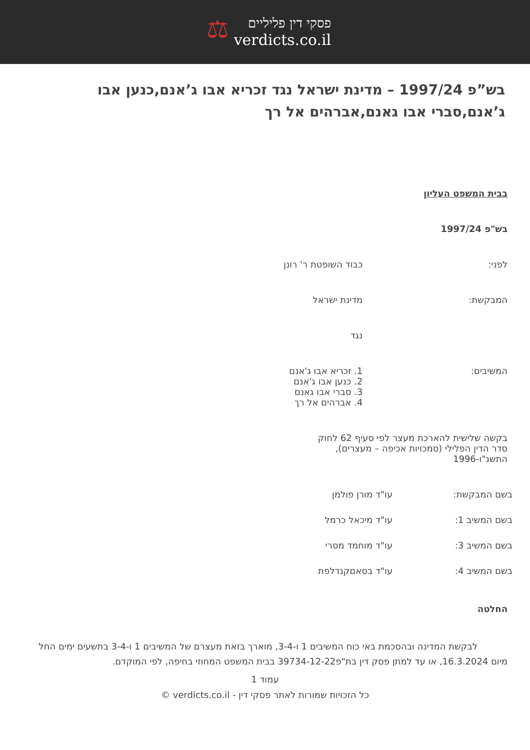פסקי דין פליליים
verdicts.co.il
⚖
בש”פ 1997/24 – מדינת ישראל נגד זכריא אבו ג’אנם,כנען אבו ג’אנם,סברי אבו גאנם,אברהים אל רך
בבית המשפט העליון
בש"פ 1997/24
לפני: כבוד השופטת ר' רונן
המבקשת: מדינת ישראל
נגד
המשיבים: 1. זכריא אבו ג'אנם
2. כנען אבו ג'אנם
3. סברי אבו גאנם
4. אברהים אל רך
בקשה שלישית להארכת מעצר לפי סעיף 62 לחוק סדר הדין הפלילי (סמכויות אכיפה – מעצרים), התשנ"ו-1996
בשם המבקשת: עו"ד מורן פולמן
בשם המשיב 1: עו"ד מיכאל כרמל
בשם המשיב 3: עו"ד מוחמד מסרי
בשם המשיב 4: עו"ד בסאםקנדלפת
החלטה
לבקשת המדינה ובהסכמת באי כוח המשיבים 1 ו-3-4, מוארך בזאת מעצרם של המשיבים 1 ו-3-4 בתשעים ימים החל מיום 16.3.2024, או עד למתן פסק דין בת"פ39734-12-22 בבית המשפט המחוזי בחיפה, לפי המוקדם.
עמוד 1
כל הזכויות שמורות לאתר פסקי דין - verdicts.co.il ©